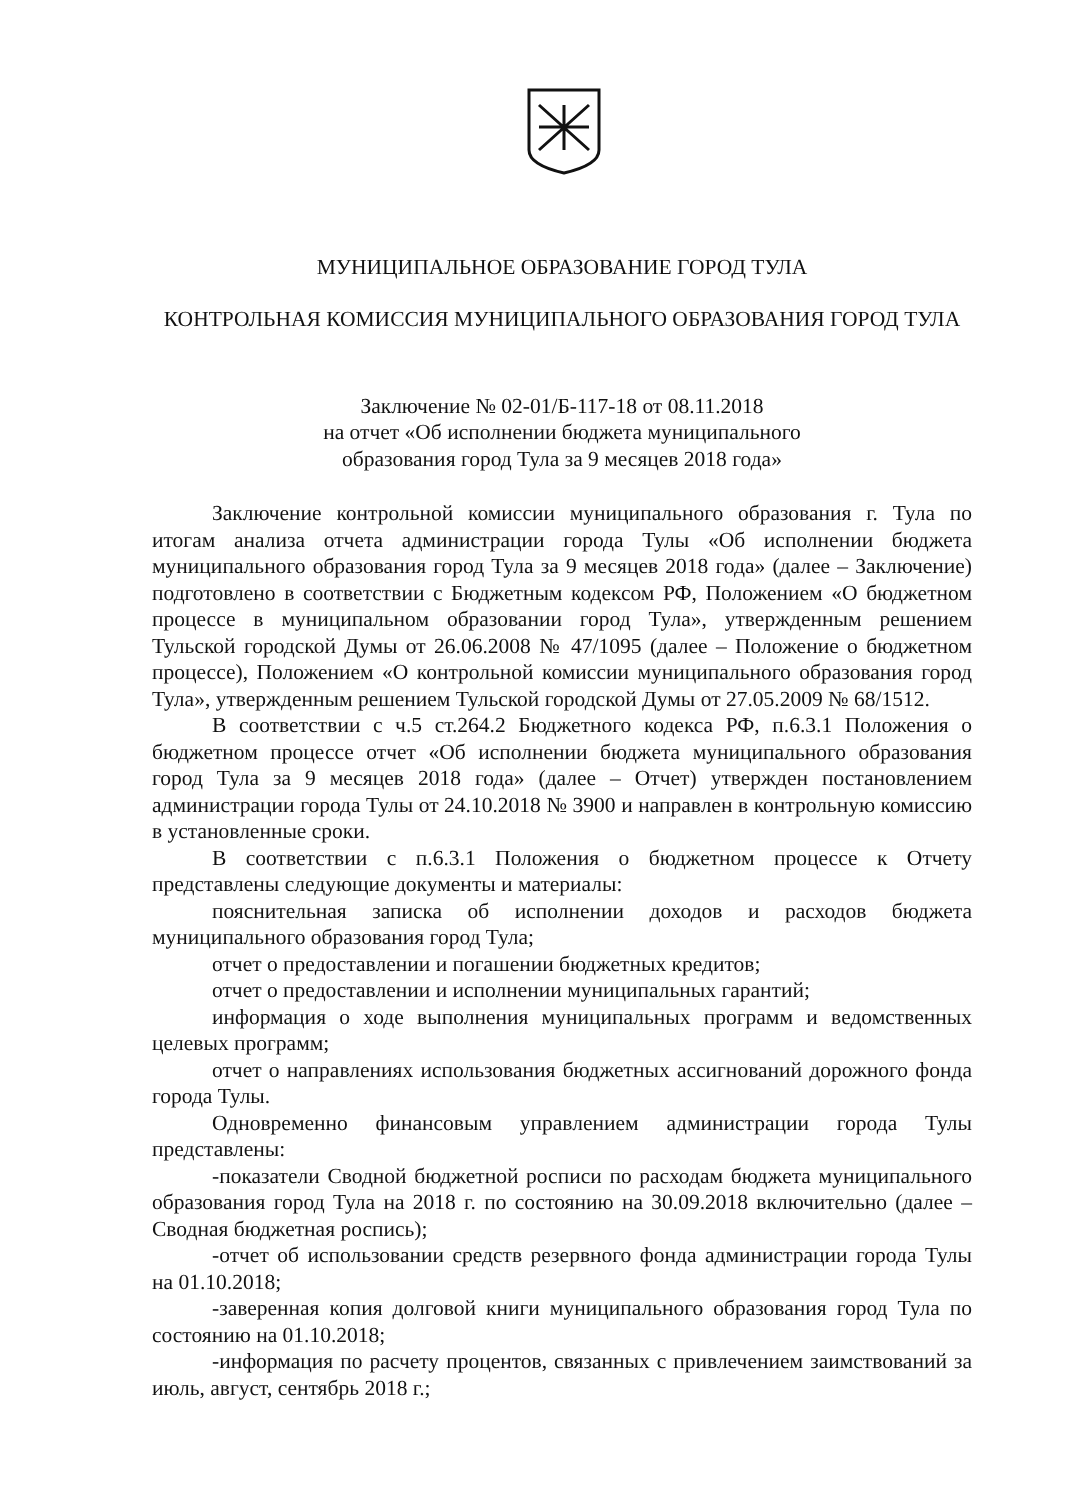МУНИЦИПАЛЬНОЕ ОБРАЗОВАНИЕ ГОРОД ТУЛА
КОНТРОЛЬНАЯ КОМИССИЯ МУНИЦИПАЛЬНОГО ОБРАЗОВАНИЯ ГОРОД ТУЛА
Заключение № 02-01/Б-117-18 от 08.11.2018
на отчет «Об исполнении бюджета муниципального
образования город Тула за 9 месяцев 2018 года»
Заключение контрольной комиссии муниципального образования г. Тула по итогам анализа отчета администрации города Тулы «Об исполнении бюджета муниципального образования город Тула за 9 месяцев 2018 года» (далее – Заключение) подготовлено в соответствии с Бюджетным кодексом РФ, Положением «О бюджетном процессе в муниципальном образовании город Тула», утвержденным решением Тульской городской Думы от 26.06.2008 № 47/1095 (далее – Положение о бюджетном процессе), Положением «О контрольной комиссии муниципального образования город Тула», утвержденным решением Тульской городской Думы от 27.05.2009 № 68/1512.
В соответствии с ч.5 ст.264.2 Бюджетного кодекса РФ, п.6.3.1 Положения о бюджетном процессе отчет «Об исполнении бюджета муниципального образования город Тула за 9 месяцев 2018 года» (далее – Отчет) утвержден постановлением администрации города Тулы от 24.10.2018 № 3900 и направлен в контрольную комиссию в установленные сроки.
В соответствии с п.6.3.1 Положения о бюджетном процессе к Отчету представлены следующие документы и материалы:
пояснительная записка об исполнении доходов и расходов бюджета муниципального образования город Тула;
отчет о предоставлении и погашении бюджетных кредитов;
отчет о предоставлении и исполнении муниципальных гарантий;
информация о ходе выполнения муниципальных программ и ведомственных целевых программ;
отчет о направлениях использования бюджетных ассигнований дорожного фонда города Тулы.
Одновременно финансовым управлением администрации города Тулы представлены:
-показатели Сводной бюджетной росписи по расходам бюджета муниципального образования город Тула на 2018 г. по состоянию на 30.09.2018 включительно (далее – Сводная бюджетная роспись);
-отчет об использовании средств резервного фонда администрации города Тулы на 01.10.2018;
-заверенная копия долговой книги муниципального образования город Тула по состоянию на 01.10.2018;
-информация по расчету процентов, связанных с привлечением заимствований за июль, август, сентябрь 2018 г.;